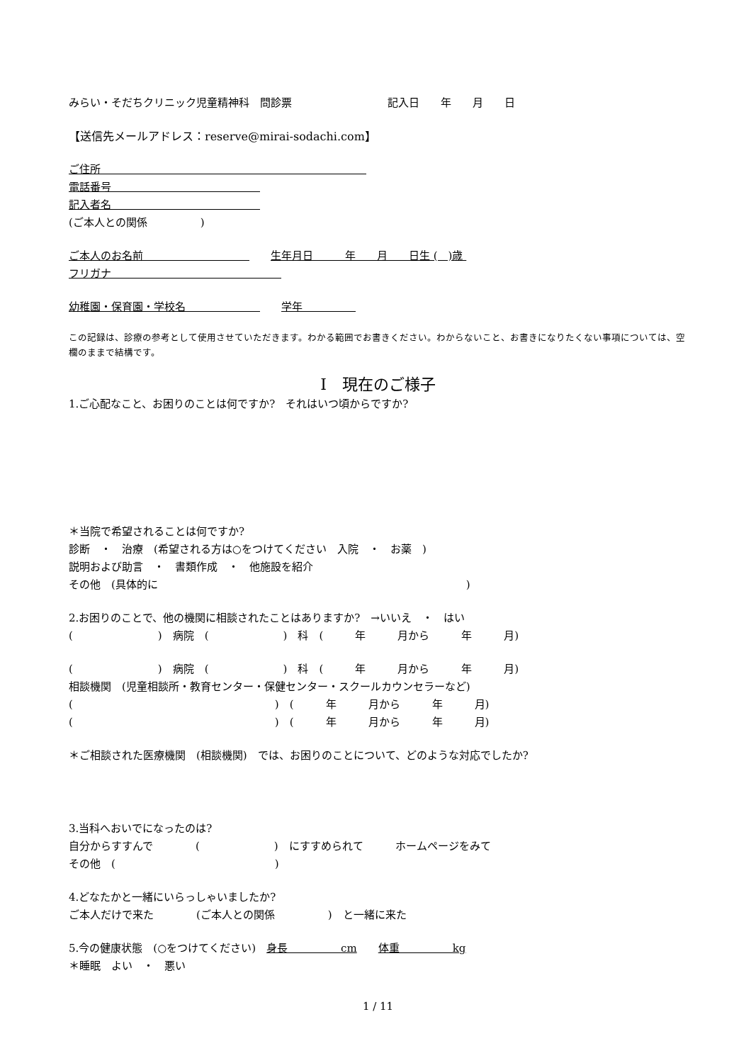みらい・そだちクリニック児童精神科　問診票　　　　　　　　　記入日　　年　　月　　日
【送信先メールアドレス：reserve@mirai-sodachi.com】
ご住所　　　　　　　　　　　　　　　　　　　　　　　　　
電話番号　　　　　　　　　　　　　　
記入者名　　　　　　　　　　　　　　
(ご本人との関係　　　　　)
ご本人のお名前　　　　　　　　　　　　生年月日　　　年　　月　　日生 (　)歳
フリガナ　　　　　　　　　　　　　　　　
幼稚園・保育園・学校名　　　　　　　　　学年　　　　　
この記録は、診療の参考として使用させていただきます。わかる範囲でお書きください。わからないこと、お書きになりたくない事項については、空欄のままで結構です。
Ⅰ　現在のご様子
1.ご心配なこと、お困りのことは何ですか?　それはいつ頃からですか?
＊当院で希望されることは何ですか?
診断　・　治療　(希望される方は○をつけてください　入院　・　お薬　)
説明および助言　・　書類作成　・　他施設を紹介
その他　(具体的に　　　　　　　　　　　　　　　　　　　　　　　　　　　　　)
2.お困りのことで、他の機関に相談されたことはありますか?　→いいえ　・　はい
(　　　　　　　　)　病院　(　　　　　　　)　科　(　　　年　　　月から　　　年　　　月)
(　　　　　　　　)　病院　(　　　　　　　)　科　(　　　年　　　月から　　　年　　　月)
相談機関　(児童相談所・教育センター・保健センター・スクールカウンセラーなど)
(　　　　　　　　　　　　　　　　　　　)　(　　　年　　　月から　　　年　　　月)
(　　　　　　　　　　　　　　　　　　　)　(　　　年　　　月から　　　年　　　月)
＊ご相談された医療機関　(相談機関)　では、お困りのことについて、どのような対応でしたか?
3.当科へおいでになったのは?
自分からすすんで　　　　(　　　　　　　)　にすすめられて　　　ホームページをみて
その他　(　　　　　　　　　　　　　　　)
4.どなたかと一緒にいらっしゃいましたか?
ご本人だけで来た　　　　(ご本人との関係　　　　　)　と一緒に来た
5.今の健康状態　(○をつけてください)　身長　　　　　cm　　体重　　　　　kg
＊睡眠　よい　・　悪い
1 / 11